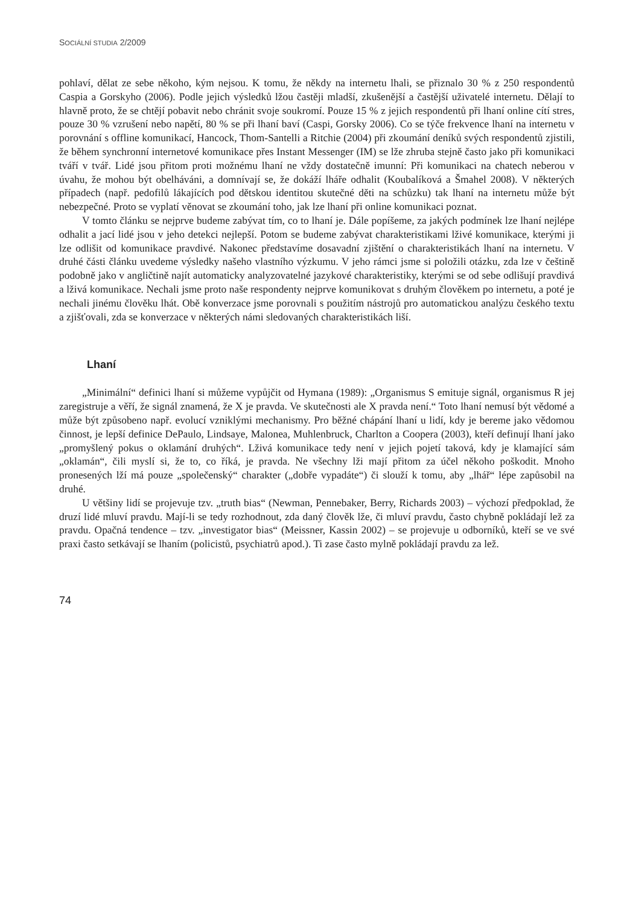SOCIÁLNÍ STUDIA 2/2009
pohlaví, dělat ze sebe někoho, kým nejsou. K tomu, že někdy na internetu lhali, se přiznalo 30 % z 250 respondentů Caspia a Gorskyho (2006). Podle jejich výsledků lžou častěji mladší, zkušenější a častější uživatelé internetu. Dělají to hlavně proto, že se chtějí pobavit nebo chránit svoje soukromí. Pouze 15 % z jejich respondentů při lhaní online cítí stres, pouze 30 % vzrušení nebo napětí, 80 % se při lhaní baví (Caspi, Gorsky 2006). Co se týče frekvence lhaní na internetu v porovnání s offline komunikací, Hancock, Thom-Santelli a Ritchie (2004) při zkoumání deníků svých respondentů zjistili, že během synchronní internetové komunikace přes Instant Messenger (IM) se lže zhruba stejně často jako při komunikaci tváří v tvář. Lidé jsou přitom proti možnému lhaní ne vždy dostatečně imunní: Při komunikaci na chatech neberou v úvahu, že mohou být obelháváni, a domnívají se, že dokáží lháře odhalit (Koubalíková a Šmahel 2008). V některých případech (např. pedofilů lákajících pod dětskou identitou skutečné děti na schůzku) tak lhaní na internetu může být nebezpečné. Proto se vyplatí věnovat se zkoumání toho, jak lze lhaní při online komunikaci poznat.
V tomto článku se nejprve budeme zabývat tím, co to lhaní je. Dále popíšeme, za jakých podmínek lze lhaní nejlépe odhalit a jací lidé jsou v jeho detekci nejlepší. Potom se budeme zabývat charakteristikami lživé komunikace, kterými ji lze odlišit od komunikace pravdivé. Nakonec představíme dosavadní zjištění o charakteristikách lhaní na internetu. V druhé části článku uvedeme výsledky našeho vlastního výzkumu. V jeho rámci jsme si položili otázku, zda lze v češtině podobně jako v angličtině najít automaticky analyzovatelné jazykové charakteristiky, kterými se od sebe odlišují pravdivá a lživá komunikace. Nechali jsme proto naše respondenty nejprve komunikovat s druhým člověkem po internetu, a poté je nechali jinému člověku lhát. Obě konverzace jsme porovnali s použitím nástrojů pro automatickou analýzu českého textu a zjišťovali, zda se konverzace v některých námi sledovaných charakteristikách liší.
Lhaní
„Minimální“ definici lhaní si můžeme vypůjčit od Hymana (1989): „Organismus S emituje signál, organismus R jej zaregistruje a věří, že signál znamená, že X je pravda. Ve skutečnosti ale X pravda není.“ Toto lhaní nemusí být vědomé a může být způsobeno např. evolucí vzniklými mechanismy. Pro běžné chápání lhaní u lidí, kdy je bereme jako vědomou činnost, je lepší definice DePaulo, Lindsaye, Malonea, Muhlenbruck, Charlton a Coopera (2003), kteří definují lhaní jako „promyšlený pokus o oklamání druhých“. Lživá komunikace tedy není v jejich pojetí taková, kdy je klamající sám „oklamán“, čili myslí si, že to, co říká, je pravda. Ne všechny lži mají přitom za účel někoho poškodit. Mnoho pronesených lží má pouze „společenský“ charakter („dobře vypadáte“) či slouží k tomu, aby „lhář“ lépe zapůsobil na druhé.
U většiny lidí se projevuje tzv. „truth bias“ (Newman, Pennebaker, Berry, Richards 2003) – výchozí předpoklad, že druzí lidé mluví pravdu. Mají-li se tedy rozhodnout, zda daný člověk lže, či mluví pravdu, často chybně pokládají lež za pravdu. Opačná tendence – tzv. „investigator bias“ (Meissner, Kassin 2002) – se projevuje u odborníků, kteří se ve své praxi často setkávají se lhaním (policistů, psychiatrů apod.). Ti zase často mylně pokládají pravdu za lež.
74